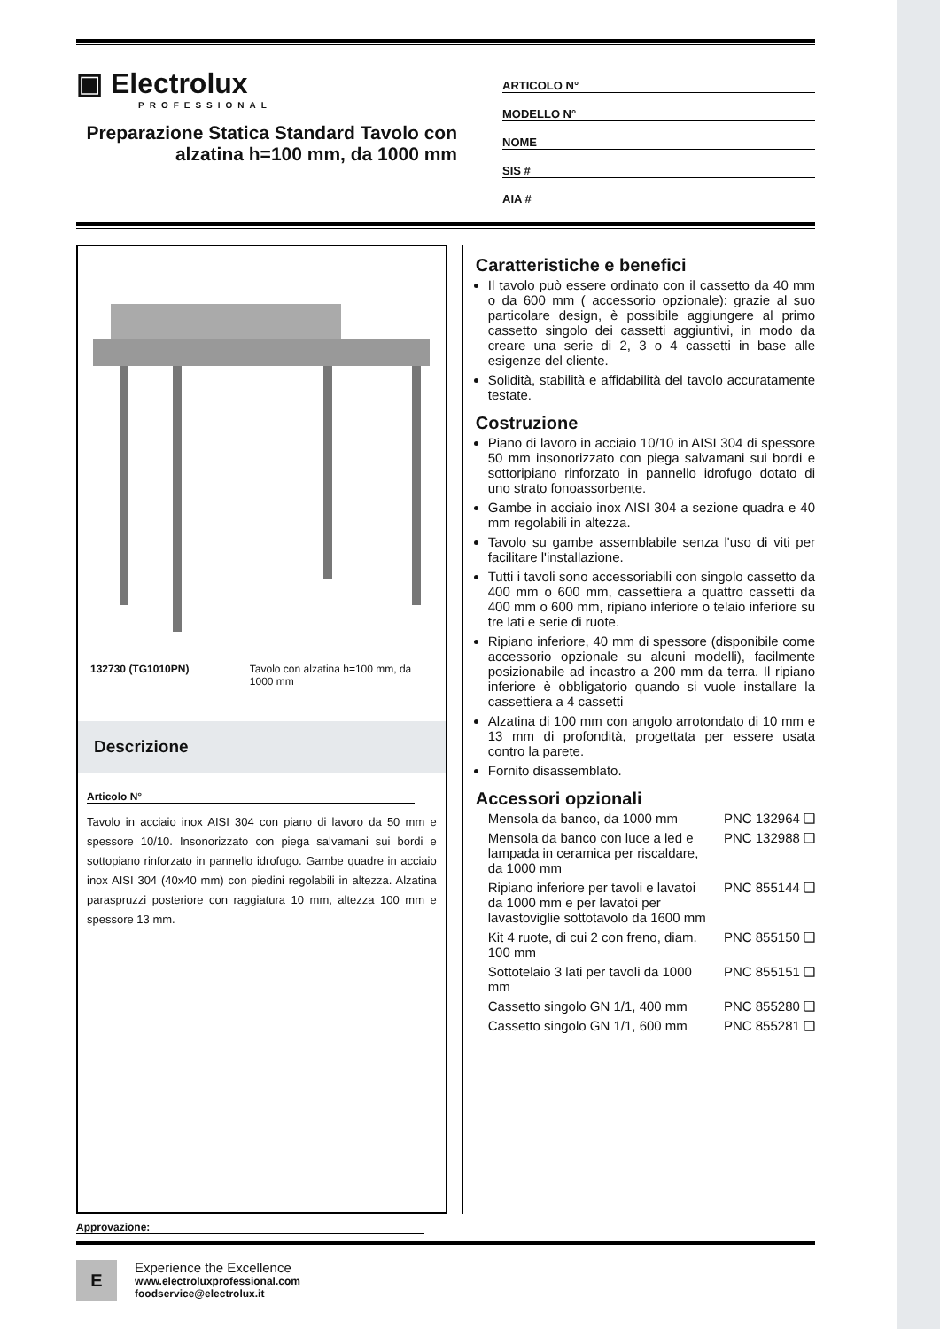▣ Electrolux
PROFESSIONAL
Preparazione Statica Standard Tavolo con alzatina h=100 mm, da 1000 mm
ARTICOLO N°
MODELLO N°
NOME
SIS #
AIA #
132730 (TG1010PN) Tavolo con alzatina h=100 mm, da 1000 mm
Descrizione
Articolo N°
Tavolo in acciaio inox AISI 304 con piano di lavoro da 50 mm e spessore 10/10. Insonorizzato con piega salvamani sui bordi e sottopiano rinforzato in pannello idrofugo. Gambe quadre in acciaio inox AISI 304 (40x40 mm) con piedini regolabili in altezza. Alzatina paraspruzzi posteriore con raggiatura 10 mm, altezza 100 mm e spessore 13 mm.
Caratteristiche e benefici
Il tavolo può essere ordinato con il cassetto da 40 mm o da 600 mm ( accessorio opzionale): grazie al suo particolare design, è possibile aggiungere al primo cassetto singolo dei cassetti aggiuntivi, in modo da creare una serie di 2, 3 o 4 cassetti in base alle esigenze del cliente.
Solidità, stabilità e affidabilità del tavolo accuratamente testate.
Costruzione
Piano di lavoro in acciaio 10/10 in AISI 304 di spessore 50 mm insonorizzato con piega salvamani sui bordi e sottoripiano rinforzato in pannello idrofugo dotato di uno strato fonoassorbente.
Gambe in acciaio inox AISI 304 a sezione quadra e 40 mm regolabili in altezza.
Tavolo su gambe assemblabile senza l'uso di viti per facilitare l'installazione.
Tutti i tavoli sono accessoriabili con singolo cassetto da 400 mm o 600 mm, cassettiera a quattro cassetti da 400 mm o 600 mm, ripiano inferiore o telaio inferiore su tre lati e serie di ruote.
Ripiano inferiore, 40 mm di spessore (disponibile come accessorio opzionale su alcuni modelli), facilmente posizionabile ad incastro a 200 mm da terra. Il ripiano inferiore è obbligatorio quando si vuole installare la cassettiera a 4 cassetti
Alzatina di 100 mm con angolo arrotondato di 10 mm e 13 mm di profondità, progettata per essere usata contro la parete.
Fornito disassemblato.
Accessori opzionali
Mensola da banco, da 1000 mm PNC 132964 ❑
Mensola da banco con luce a led e lampada in ceramica per riscaldare, da 1000 mm PNC 132988 ❑
Ripiano inferiore per tavoli e lavatoi da 1000 mm e per lavatoi per lavastoviglie sottotavolo da 1600 mm PNC 855144 ❑
Kit 4 ruote, di cui 2 con freno, diam. 100 mm PNC 855150 ❑
Sottotelaio 3 lati per tavoli da 1000 mm PNC 855151 ❑
Cassetto singolo GN 1/1, 400 mm PNC 855280 ❑
Cassetto singolo GN 1/1, 600 mm PNC 855281 ❑
Approvazione:
E
Experience the Excellence
www.electroluxprofessional.com
foodservice@electrolux.it